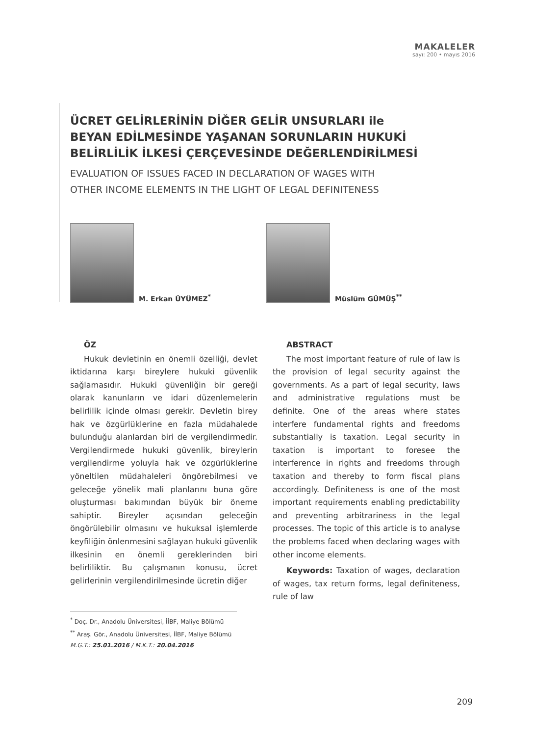MAKALELER
sayı: 200 • mayıs 2016
ÜCRET GELİRLERİNİN DİĞER GELİR UNSURLARI ile
BEYAN EDİLMESİNDE YAŞANAN SORUNLARIN HUKUKİ
BELİRLİLİK İLKESİ ÇERÇEVESİNDE DEĞERLENDİRİLMESİ
EVALUATION OF ISSUES FACED IN DECLARATION OF WAGES WITH
OTHER INCOME ELEMENTS IN THE LIGHT OF LEGAL DEFINITENESS
M. Erkan ÜYÜMEZ<sup>*</sup> Müslüm GÜMÜŞ<sup>**</sup>
ÖZ
Hukuk devletinin en önemli özelliği, devlet iktidarına karşı bireylere hukuki güvenlik sağlamasıdır. Hukuki güvenliğin bir gereği olarak kanunların ve idari düzenlemelerin belirlilik içinde olması gerekir. Devletin birey hak ve özgürlüklerine en fazla müdahalede bulunduğu alanlardan biri de vergilendirmedir. Vergilendirmede hukuki güvenlik, bireylerin vergilendirme yoluyla hak ve özgürlüklerine yöneltilen müdahaleleri öngörebilmesi ve geleceğe yönelik mali planlarını buna göre oluşturması bakımından büyük bir öneme sahiptir. Bireyler açısından geleceğin öngörülebilir olmasını ve hukuksal işlemlerde keyfiliğin önlenmesini sağlayan hukuki güvenlik ilkesinin en önemli gereklerinden biri belirliliktir. Bu çalışmanın konusu, ücret gelirlerinin vergilendirilmesinde ücretin diğer
ABSTRACT
The most important feature of rule of law is the provision of legal security against the governments. As a part of legal security, laws and administrative regulations must be definite. One of the areas where states interfere fundamental rights and freedoms substantially is taxation. Legal security in taxation is important to foresee the interference in rights and freedoms through taxation and thereby to form fiscal plans accordingly. Definiteness is one of the most important requirements enabling predictability and preventing arbitrariness in the legal processes. The topic of this article is to analyse the problems faced when declaring wages with other income elements.
Keywords: Taxation of wages, declaration of wages, tax return forms, legal definiteness, rule of law
<sup>*</sup> Doç. Dr., Anadolu Üniversitesi, İİBF, Maliye Bölümü
<sup>**</sup> Araş. Gör., Anadolu Üniversitesi, İİBF, Maliye Bölümü
M.G.T.: 25.01.2016 / M.K.T.: 20.04.2016
209